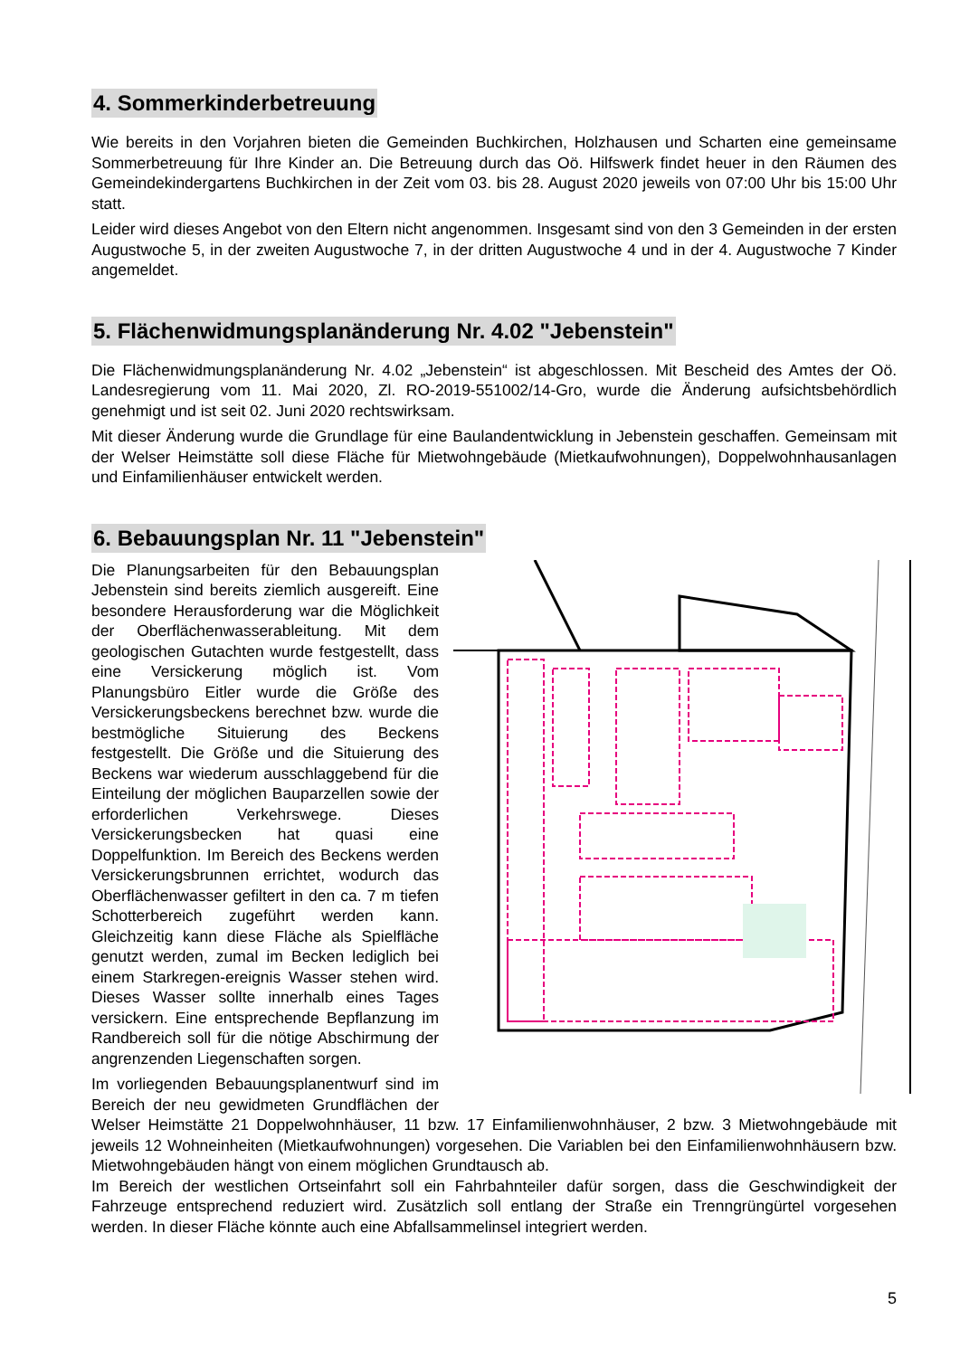4. Sommerkinderbetreuung
Wie bereits in den Vorjahren bieten die Gemeinden Buchkirchen, Holzhausen und Scharten eine gemeinsame Sommerbetreuung für Ihre Kinder an. Die Betreuung durch das Oö. Hilfswerk findet heuer in den Räumen des Gemeindekindergartens Buchkirchen in der Zeit vom 03. bis 28. August 2020 jeweils von 07:00 Uhr bis 15:00 Uhr statt.
Leider wird dieses Angebot von den Eltern nicht angenommen. Insgesamt sind von den 3 Gemeinden in der ersten Augustwoche 5, in der zweiten Augustwoche 7, in der dritten Augustwoche 4 und in der 4. Augustwoche 7 Kinder angemeldet.
5. Flächenwidmungsplanänderung Nr. 4.02 "Jebenstein"
Die Flächenwidmungsplanänderung Nr. 4.02 „Jebenstein“ ist abgeschlossen. Mit Bescheid des Amtes der Oö. Landesregierung vom 11. Mai 2020, Zl. RO-2019-551002/14-Gro, wurde die Änderung aufsichtsbehördlich genehmigt und ist seit 02. Juni 2020 rechtswirksam.
Mit dieser Änderung wurde die Grundlage für eine Baulandentwicklung in Jebenstein geschaffen. Gemeinsam mit der Welser Heimstätte soll diese Fläche für Mietwohngebäude (Mietkaufwohnungen), Doppelwohnhausanlagen und Einfamilienhäuser entwickelt werden.
6. Bebauungsplan Nr. 11 "Jebenstein"
Die Planungsarbeiten für den Bebauungsplan Jebenstein sind bereits ziemlich ausgereift. Eine besondere Herausforderung war die Möglichkeit der Oberflächenwasserableitung. Mit dem geologischen Gutachten wurde festgestellt, dass eine Versickerung möglich ist. Vom Planungsbüro Eitler wurde die Größe des Versickerungsbeckens berechnet bzw. wurde die bestmögliche Situierung des Beckens festgestellt. Die Größe und die Situierung des Beckens war wiederum ausschlaggebend für die Einteilung der möglichen Bauparzellen sowie der erforderlichen Verkehrswege. Dieses Versickerungsbecken hat quasi eine Doppelfunktion. Im Bereich des Beckens werden Versickerungsbrunnen errichtet, wodurch das Oberflächenwasser gefiltert in den ca. 7 m tiefen Schotterbereich zugeführt werden kann. Gleichzeitig kann diese Fläche als Spielfläche genutzt werden, zumal im Becken lediglich bei einem Starkregen-ereignis Wasser stehen wird. Dieses Wasser sollte innerhalb eines Tages versickern. Eine entsprechende Bepflanzung im Randbereich soll für die nötige Abschirmung der angrenzenden Liegenschaften sorgen.
Im vorliegenden Bebauungsplanentwurf sind im Bereich der neu gewidmeten Grundflächen der Welser Heimstätte 21 Doppelwohnhäuser, 11 bzw. 17 Einfamilienwohnhäuser, 2 bzw. 3 Mietwohngebäude mit jeweils 12 Wohneinheiten (Mietkaufwohnungen) vorgesehen. Die Variablen bei den Einfamilienwohnhäusern bzw. Mietwohngebäuden hängt von einem möglichen Grundtausch ab.
Im Bereich der westlichen Ortseinfahrt soll ein Fahrbahnteiler dafür sorgen, dass die Geschwindigkeit der Fahrzeuge entsprechend reduziert wird. Zusätzlich soll entlang der Straße ein Trenngrüngürtel vorgesehen werden. In dieser Fläche könnte auch eine Abfallsammelinsel integriert werden.
5